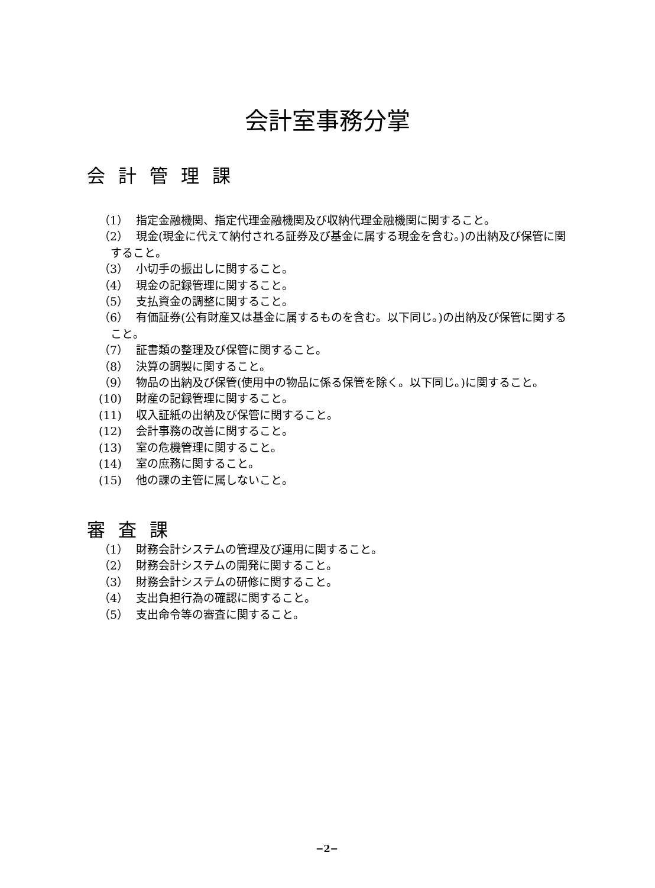会計室事務分掌
会計管理課
（1） 指定金融機関、指定代理金融機関及び収納代理金融機関に関すること。
（2） 現金(現金に代えて納付される証券及び基金に属する現金を含む。)の出納及び保管に関すること。
（3） 小切手の振出しに関すること。
（4） 現金の記録管理に関すること。
（5） 支払資金の調整に関すること。
（6） 有価証券(公有財産又は基金に属するものを含む。以下同じ。)の出納及び保管に関すること。
（7） 証書類の整理及び保管に関すること。
（8） 決算の調製に関すること。
（9） 物品の出納及び保管(使用中の物品に係る保管を除く。以下同じ。)に関すること。
(10) 財産の記録管理に関すること。
(11) 収入証紙の出納及び保管に関すること。
(12) 会計事務の改善に関すること。
(13) 室の危機管理に関すること。
(14) 室の庶務に関すること。
(15) 他の課の主管に属しないこと。
審査課
（1） 財務会計システムの管理及び運用に関すること。
（2） 財務会計システムの開発に関すること。
（3） 財務会計システムの研修に関すること。
（4） 支出負担行為の確認に関すること。
（5） 支出命令等の審査に関すること。
−2−